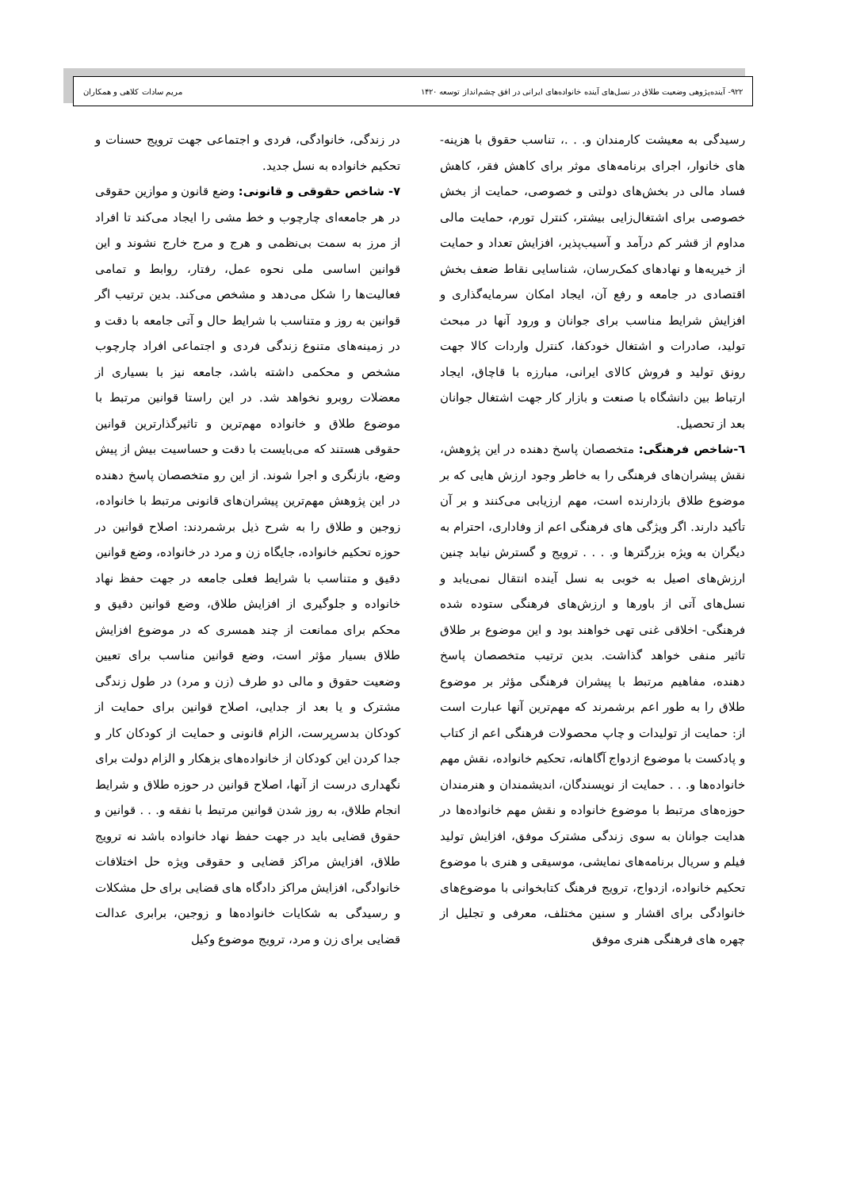۹۲۲- آینده‌پژوهی وضعیت طلاق در نسل‌های آینده خانواده‌های ایرانی در افق چشم‌انداز توسعه ۱۴۲۰ مریم سادات کلاهی و همکاران
رسیدگی به معیشت کارمندان و. . .، تناسب حقوق با هزینه-های خانوار، اجرای برنامه‌های موثر برای کاهش فقر، کاهش فساد مالی در بخش‌های دولتی و خصوصی، حمایت از بخش خصوصی برای اشتغال‌زایی بیشتر، کنترل تورم، حمایت مالی مداوم از قشر کم درآمد و آسیب‌پذیر، افزایش تعداد و حمایت از خیریه‌ها و نهادهای کمک‌رسان، شناسایی نقاط ضعف بخش اقتصادی در جامعه و رفع آن، ایجاد امکان سرمایه‌گذاری و افزایش شرایط مناسب برای جوانان و ورود آنها در مبحث تولید، صادرات و اشتغال خودکفا، کنترل واردات کالا جهت رونق تولید و فروش کالای ایرانی، مبارزه با قاچاق، ایجاد ارتباط بین دانشگاه با صنعت و بازار کار جهت اشتغال جوانان بعد از تحصیل.
٦-شاخص فرهنگی: متخصصان پاسخ دهنده در این پژوهش، نقش پیشران‌های فرهنگی را به خاطر وجود ارزش هایی که بر موضوع طلاق بازدارنده است، مهم ارزیابی می‌کنند و بر آن تأکید دارند. اگر ویژگی های فرهنگی اعم از وفاداری، احترام به دیگران به ویژه بزرگترها و. . . . ترویج و گسترش نیابد چنین ارزش‌های اصیل به خوبی به نسل آینده انتقال نمی‌یابد و نسل‌های آتی از باورها و ارزش‌های فرهنگی ستوده شده فرهنگی- اخلاقی غنی تهی خواهند بود و این موضوع بر طلاق تاثیر منفی خواهد گذاشت. بدین ترتیب متخصصان پاسخ دهنده، مفاهیم مرتبط با پیشران فرهنگی مؤثر بر موضوع طلاق را به طور اعم برشمرند که مهم‌ترین آنها عبارت است از: حمایت از تولیدات و چاپ محصولات فرهنگی اعم از کتاب و پادکست با موضوع ازدواج آگاهانه، تحکیم خانواده، نقش مهم خانواده‌ها و. . . حمایت از نویسندگان، اندیشمندان و هنرمندان حوزه‌های مرتبط با موضوع خانواده و نقش مهم خانواده‌ها در هدایت جوانان به سوی زندگی مشترک موفق، افزایش تولید فیلم و سریال برنامه‌های نمایشی، موسیقی و هنری با موضوع تحکیم خانواده، ازدواج، ترویج فرهنگ کتابخوانی با موضوع‌های خانوادگی برای اقشار و سنین مختلف، معرفی و تجلیل از چهره های فرهنگی هنری موفق
در زندگی، خانوادگی، فردی و اجتماعی جهت ترویج حسنات و تحکیم خانواده به نسل جدید.
۷- شاخص حقوقی و قانونی: وضع قانون و موازین حقوقی در هر جامعه‌ای چارچوب و خط مشی را ایجاد می‌کند تا افراد از مرز به سمت بی‌نظمی و هرج و مرج خارج نشوند و این قوانین اساسی ملی نحوه عمل، رفتار، روابط و تمامی فعالیت‌ها را شکل می‌دهد و مشخص می‌کند. بدین ترتیب اگر قوانین به روز و متناسب با شرایط حال و آتی جامعه با دقت و در زمینه‌های متنوع زندگی فردی و اجتماعی افراد چارچوب مشخص و محکمی داشته باشد، جامعه نیز با بسیاری از معضلات روبرو نخواهد شد. در این راستا قوانین مرتبط با موضوع طلاق و خانواده مهم‌ترین و تاثیرگذارترین قوانین حقوقی هستند که می‌بایست با دقت و حساسیت بیش از پیش وضع، بازنگری و اجرا شوند. از این رو متخصصان پاسخ دهنده در این پژوهش مهم‌ترین پیشران‌های قانونی مرتبط با خانواده، زوجین و طلاق را به شرح ذیل برشمردند: اصلاح قوانین در حوزه تحکیم خانواده، جایگاه زن و مرد در خانواده، وضع قوانین دقیق و متناسب با شرایط فعلی جامعه در جهت حفظ نهاد خانواده و جلوگیری از افزایش طلاق، وضع قوانین دقیق و محکم برای ممانعت از چند همسری که در موضوع افزایش طلاق بسیار مؤثر است، وضع قوانین مناسب برای تعیین وضعیت حقوق و مالی دو طرف (زن و مرد) در طول زندگی مشترک و یا بعد از جدایی، اصلاح قوانین برای حمایت از کودکان بدسرپرست، الزام قانونی و حمایت از کودکان کار و جدا کردن این کودکان از خانواده‌های بزهکار و الزام دولت برای نگهداری درست از آنها، اصلاح قوانین در حوزه طلاق و شرایط انجام طلاق، به روز شدن قوانین مرتبط با نفقه و. . . قوانین و حقوق قضایی باید در جهت حفظ نهاد خانواده باشد نه ترویج طلاق، افزایش مراکز قضایی و حقوقی ویژه حل اختلافات خانوادگی، افزایش مراکز دادگاه های قضایی برای حل مشکلات و رسیدگی به شکایات خانواده‌ها و زوجین، برابری عدالت قضایی برای زن و مرد، ترویج موضوع وکیل